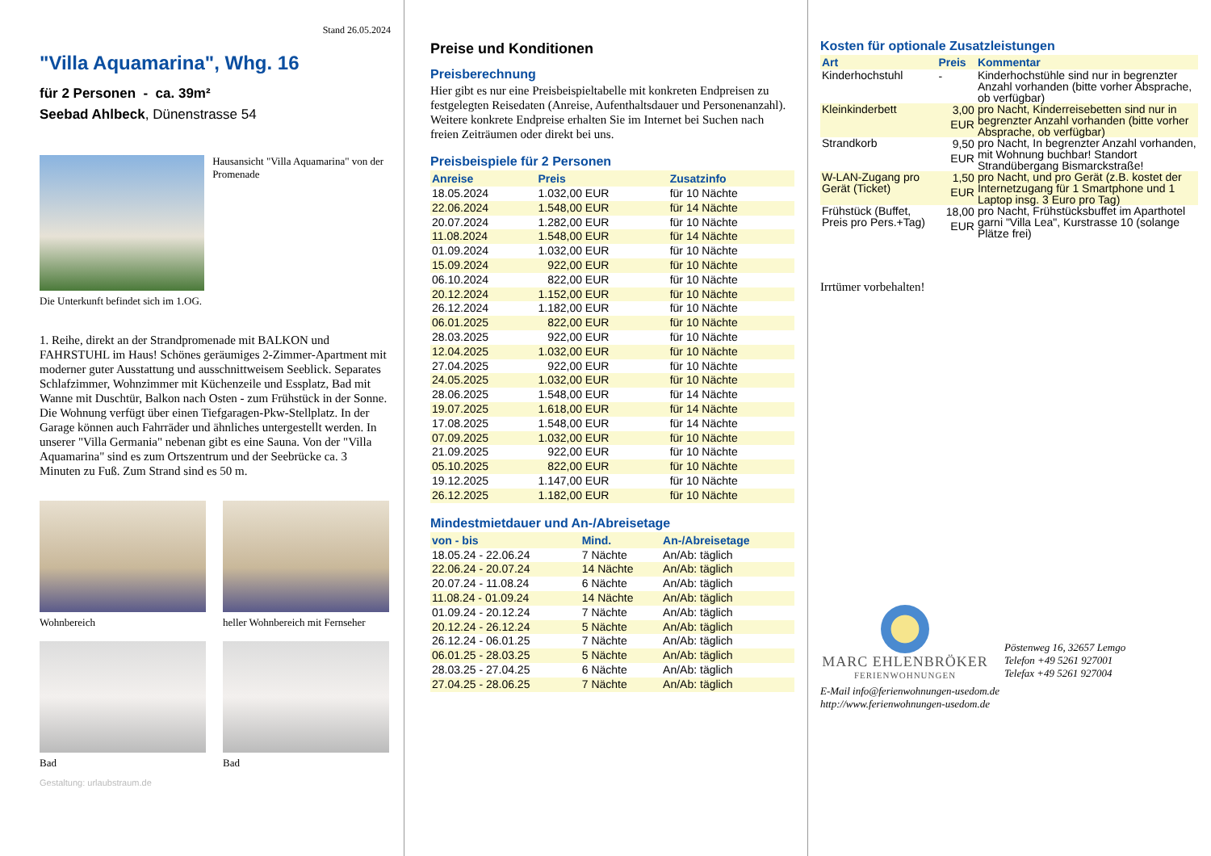Stand 26.05.2024
"Villa Aquamarina", Whg. 16
für 2 Personen - ca. 39m²
Seebad Ahlbeck, Dünenstrasse 54
Hausansicht "Villa Aquamarina" von der Promenade
Die Unterkunft befindet sich im 1.OG.
1. Reihe, direkt an der Strandpromenade mit BALKON und FAHRSTUHL im Haus! Schönes geräumiges 2-Zimmer-Apartment mit moderner guter Ausstattung und ausschnittweisem Seeblick. Separates Schlafzimmer, Wohnzimmer mit Küchenzeile und Essplatz, Bad mit Wanne mit Duschtür, Balkon nach Osten - zum Frühstück in der Sonne. Die Wohnung verfügt über einen Tiefgaragen-Pkw-Stellplatz. In der Garage können auch Fahrräder und ähnliches untergestellt werden. In unserer "Villa Germania" nebenan gibt es eine Sauna. Von der "Villa Aquamarina" sind es zum Ortszentrum und der Seebrücke ca. 3 Minuten zu Fuß. Zum Strand sind es 50 m.
Wohnbereich heller Wohnbereich mit Fernseher
Bad Bad
Gestaltung: urlaubstraum.de
Preise und Konditionen
Preisberechnung
Hier gibt es nur eine Preisbeispieltabelle mit konkreten Endpreisen zu festgelegten Reisedaten (Anreise, Aufenthaltsdauer und Personenanzahl). Weitere konkrete Endpreise erhalten Sie im Internet bei Suchen nach freien Zeiträumen oder direkt bei uns.
Preisbeispiele für 2 Personen
| Anreise | Preis | Zusatzinfo |
| --- | --- | --- |
| 18.05.2024 | 1.032,00 EUR | für 10 Nächte |
| 22.06.2024 | 1.548,00 EUR | für 14 Nächte |
| 20.07.2024 | 1.282,00 EUR | für 10 Nächte |
| 11.08.2024 | 1.548,00 EUR | für 14 Nächte |
| 01.09.2024 | 1.032,00 EUR | für 10 Nächte |
| 15.09.2024 | 922,00 EUR | für 10 Nächte |
| 06.10.2024 | 822,00 EUR | für 10 Nächte |
| 20.12.2024 | 1.152,00 EUR | für 10 Nächte |
| 26.12.2024 | 1.182,00 EUR | für 10 Nächte |
| 06.01.2025 | 822,00 EUR | für 10 Nächte |
| 28.03.2025 | 922,00 EUR | für 10 Nächte |
| 12.04.2025 | 1.032,00 EUR | für 10 Nächte |
| 27.04.2025 | 922,00 EUR | für 10 Nächte |
| 24.05.2025 | 1.032,00 EUR | für 10 Nächte |
| 28.06.2025 | 1.548,00 EUR | für 14 Nächte |
| 19.07.2025 | 1.618,00 EUR | für 14 Nächte |
| 17.08.2025 | 1.548,00 EUR | für 14 Nächte |
| 07.09.2025 | 1.032,00 EUR | für 10 Nächte |
| 21.09.2025 | 922,00 EUR | für 10 Nächte |
| 05.10.2025 | 822,00 EUR | für 10 Nächte |
| 19.12.2025 | 1.147,00 EUR | für 10 Nächte |
| 26.12.2025 | 1.182,00 EUR | für 10 Nächte |
Mindestmietdauer und An-/Abreisetage
| von - bis | Mind. | An-/Abreisetage |
| --- | --- | --- |
| 18.05.24 - 22.06.24 | 7 Nächte | An/Ab: täglich |
| 22.06.24 - 20.07.24 | 14 Nächte | An/Ab: täglich |
| 20.07.24 - 11.08.24 | 6 Nächte | An/Ab: täglich |
| 11.08.24 - 01.09.24 | 14 Nächte | An/Ab: täglich |
| 01.09.24 - 20.12.24 | 7 Nächte | An/Ab: täglich |
| 20.12.24 - 26.12.24 | 5 Nächte | An/Ab: täglich |
| 26.12.24 - 06.01.25 | 7 Nächte | An/Ab: täglich |
| 06.01.25 - 28.03.25 | 5 Nächte | An/Ab: täglich |
| 28.03.25 - 27.04.25 | 6 Nächte | An/Ab: täglich |
| 27.04.25 - 28.06.25 | 7 Nächte | An/Ab: täglich |
Kosten für optionale Zusatzleistungen
| Art | Preis | Kommentar |
| --- | --- | --- |
| Kinderhochstuhl | - | Kinderhochstühle sind nur in begrenzter Anzahl vorhanden (bitte vorher Absprache, ob verfügbar) |
| Kleinkinderbett | 3,00 EUR | pro Nacht, Kinderreisebetten sind nur in begrenzter Anzahl vorhanden (bitte vorher Absprache, ob verfügbar) |
| Strandkorb | 9,50 EUR | pro Nacht, In begrenzter Anzahl vorhanden, mit Wohnung buchbar! Standort Strandübergang Bismarckstraße! |
| W-LAN-Zugang pro Gerät (Ticket) | 1,50 EUR | pro Nacht, und pro Gerät (z.B. kostet der Internetzugang für 1 Smartphone und 1 Laptop insg. 3 Euro pro Tag) |
| Frühstück (Buffet, Preis pro Pers.+Tag) | 18,00 EUR | pro Nacht, Frühstücksbuffet im Aparthotel garni "Villa Lea", Kurstrasse 10 (solange Plätze frei) |
Irrtümer vorbehalten!
MARC EHLENBRÖKER
FERIENWOHNUNGEN
Pöstenweg 16, 32657 Lemgo
Telefon +49 5261 927001
Telefax +49 5261 927004
E-Mail info@ferienwohnungen-usedom.de
http://www.ferienwohnungen-usedom.de